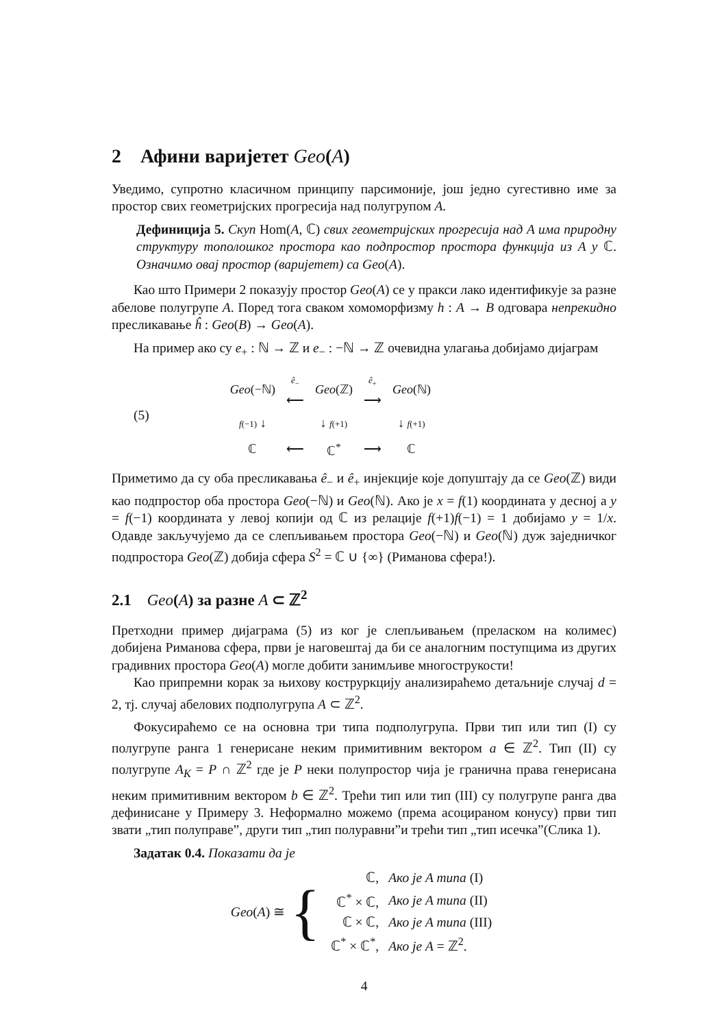2 Афини варијетет Geo(A)
Уведимо, супротно класичном принципу парсимоније, још једно сугестивно име за простор свих геометријских прогресија над полугрупом A.
Дефиниција 5. Скуп Hom(A, ℂ) свих геометријских прогресија над A има природну структуру тополошког простора као подпростор простора функција из A у ℂ. Означимо овај простор (варијетет) са Geo(A).
Као што Примери 2 показују простор Geo(A) се у пракси лако идентификује за разне абелове полугрупе A. Поред тога сваком хомоморфизму h : A → B одговара непрекидно пресликавање ĥ : Geo(B) → Geo(A).
На пример ако су e<sub>+</sub> : ℕ → ℤ и e<sub>−</sub> : −ℕ → ℤ очевидна улагања добијамо дијаграм
(5)
| Geo (−ℕ) | ê<sub>−</sub> ⟵ | Geo (ℤ) | ê<sub>+</sub> ⟶ | Geo (ℕ) |
| f (−1) ↓ | | ↓ f (+1) | | ↓ f (+1) |
| ℂ | ⟵ | ℂ<sup>*</sup> | ⟶ | ℂ |
Приметимо да су оба пресликавања ê<sub>−</sub> и ê<sub>+</sub> инјекције које допуштају да се Geo(ℤ) види као подпростор оба простора Geo(−ℕ) и Geo(ℕ). Ако је x = f(1) координата у десној а y = f(−1) координата у левој копији од ℂ из релације f(+1)f(−1) = 1 добијамо y = 1/x. Одавде закључујемо да се слепљивањем простора Geo(−ℕ) и Geo(ℕ) дуж заједничког подпростора Geo(ℤ) добија сфера S<sup>2</sup> = ℂ ∪ {∞} (Риманова сфера!).
2.1 Geo(A) за разне A ⊂ ℤ<sup>2</sup>
Претходни пример дијаграма (5) из ког је слепљивањем (преласком на колимес) добијена Риманова сфера, први је наговештај да би се аналогним поступцима из других градивних простора Geo(A) могле добити занимљиве многострукости!
Као припремни корак за њихову коструркцију анализираћемо детаљније случај d = 2, тј. случај абелових подполугрупа A ⊂ ℤ<sup>2</sup>.
Фокусираћемо се на основна три типа подполугрупа. Први тип или тип (I) су полугрупе ранга 1 генерисане неким примитивним вектором a ∈ ℤ<sup>2</sup>. Тип (II) су полугрупе A<sub>K</sub> = P ∩ ℤ<sup>2</sup> где је P неки полупростор чија је гранична права генерисана неким примитивним вектором b ∈ ℤ<sup>2</sup>. Трећи тип или тип (III) су полугрупе ранга два дефинисане у Примеру 3. Неформално можемо (према асоцираном конусу) први тип звати „тип полуправе”, други тип „тип полуравни”и трећи тип „тип исечка”(Слика 1).
Задатак 0.4. Показати да је
Geo(A) ≅ {
| ℂ, | Ако је A типа (I) |
| ℂ<sup>*</sup> × ℂ, | Ако је A типа (II) |
| ℂ × ℂ, | Ако је A типа (III) |
| ℂ<sup>*</sup> × ℂ<sup>*</sup>, | Ако је A = ℤ<sup>2</sup>. |
4